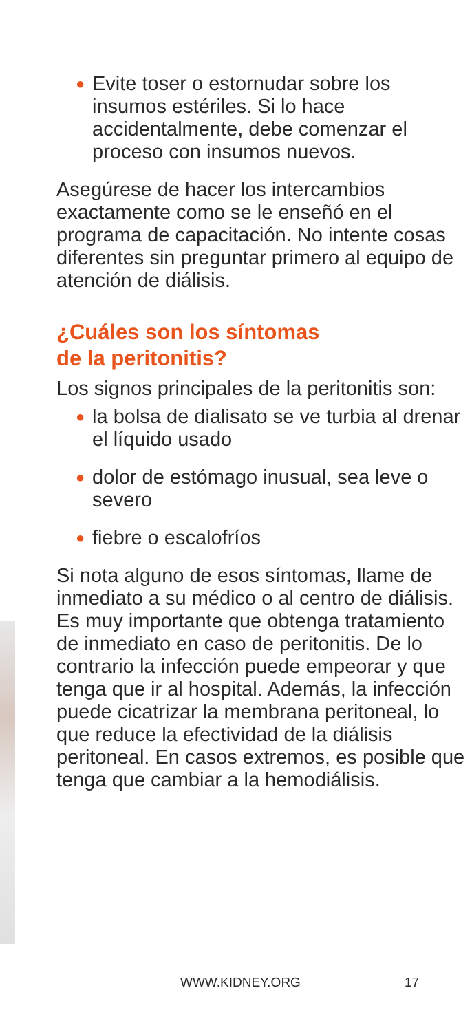● Evite toser o estornudar sobre los insumos estériles. Si lo hace accidentalmente, debe comenzar el proceso con insumos nuevos.
Asegúrese de hacer los intercambios exactamente como se le enseñó en el programa de capacitación. No intente cosas diferentes sin preguntar primero al equipo de atención de diálisis.
¿Cuáles son los síntomas
de la peritonitis?
Los signos principales de la peritonitis son:
● la bolsa de dialisato se ve turbia al drenar el líquido usado
● dolor de estómago inusual, sea leve o severo
● fiebre o escalofríos
Si nota alguno de esos síntomas, llame de inmediato a su médico o al centro de diálisis. Es muy importante que obtenga tratamiento de inmediato en caso de peritonitis. De lo contrario la infección puede empeorar y que tenga que ir al hospital. Además, la infección puede cicatrizar la membrana peritoneal, lo que reduce la efectividad de la diálisis peritoneal. En casos extremos, es posible que tenga que cambiar a la hemodiálisis.
WWW.KIDNEY.ORG 17